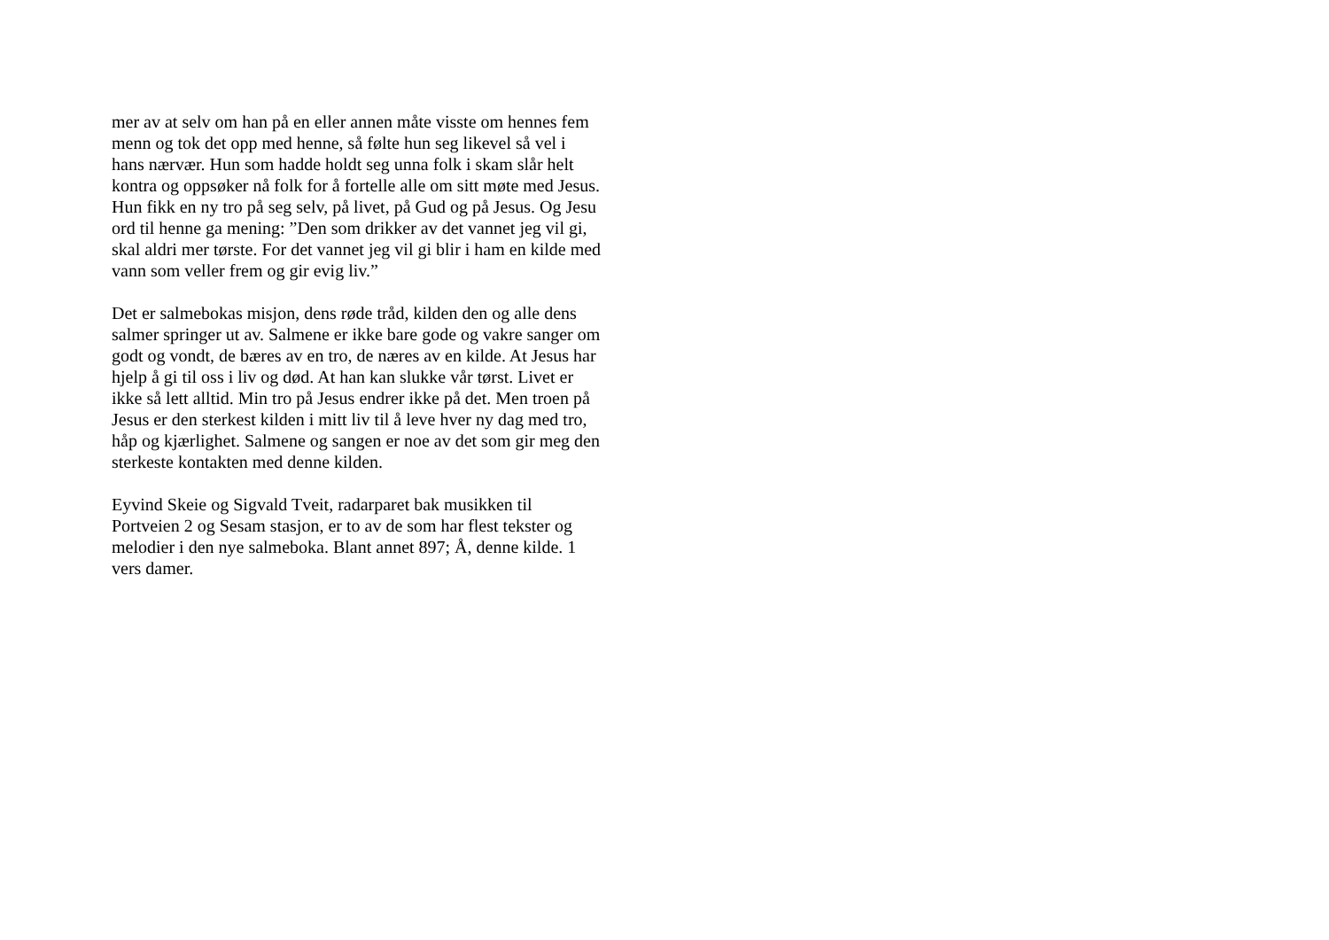mer av at selv om han på en eller annen måte visste om hennes fem
menn og tok det opp med henne, så følte hun seg likevel så vel i
hans nærvær. Hun som hadde holdt seg unna folk i skam slår helt
kontra og oppsøker nå folk for å fortelle alle om sitt møte med Jesus.
Hun fikk en ny tro på seg selv, på livet, på Gud og på Jesus. Og Jesu
ord til henne ga mening: ”Den som drikker av det vannet jeg vil gi,
skal aldri mer tørste. For det vannet jeg vil gi blir i ham en kilde med
vann som veller frem og gir evig liv.”
Det er salmebokas misjon, dens røde tråd, kilden den og alle dens
salmer springer ut av. Salmene er ikke bare gode og vakre sanger om
godt og vondt, de bæres av en tro, de næres av en kilde. At Jesus har
hjelp å gi til oss i liv og død. At han kan slukke vår tørst. Livet er
ikke så lett alltid. Min tro på Jesus endrer ikke på det. Men troen på
Jesus er den sterkest kilden i mitt liv til å leve hver ny dag med tro,
håp og kjærlighet. Salmene og sangen er noe av det som gir meg den
sterkeste kontakten med denne kilden.
Eyvind Skeie og Sigvald Tveit, radarparet bak musikken til
Portveien 2 og Sesam stasjon, er to av de som har flest tekster og
melodier i den nye salmeboka. Blant annet 897; Å, denne kilde. 1
vers damer.